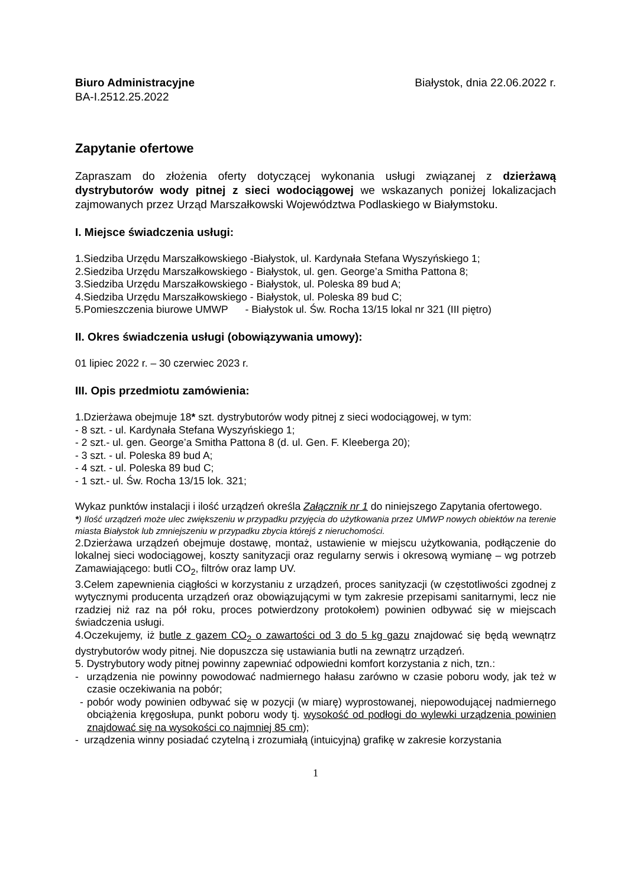Biuro Administracyjne Białystok, dnia 22.06.2022 r.
BA-I.2512.25.2022
Zapytanie ofertowe
Zapraszam do złożenia oferty dotyczącej wykonania usługi związanej z dzierżawą dystrybutorów wody pitnej z sieci wodociągowej we wskazanych poniżej lokalizacjach zajmowanych przez Urząd Marszałkowski Województwa Podlaskiego w Białymstoku.
I. Miejsce świadczenia usługi:
1.Siedziba Urzędu Marszałkowskiego -Białystok, ul. Kardynała Stefana Wyszyńskiego 1;
2.Siedziba Urzędu Marszałkowskiego - Białystok, ul. gen. George’a Smitha Pattona 8;
3.Siedziba Urzędu Marszałkowskiego - Białystok, ul. Poleska 89 bud A;
4.Siedziba Urzędu Marszałkowskiego - Białystok, ul. Poleska 89 bud C;
5.Pomieszczenia biurowe UMWP - Białystok ul. Św. Rocha 13/15 lokal nr 321 (III piętro)
II. Okres świadczenia usługi (obowiązywania umowy):
01 lipiec 2022 r. – 30 czerwiec 2023 r.
III. Opis przedmiotu zamówienia:
1.Dzierżawa obejmuje 18* szt. dystrybutorów wody pitnej z sieci wodociągowej, w tym:
- 8 szt. - ul. Kardynała Stefana Wyszyńskiego 1;
- 2 szt.- ul. gen. George’a Smitha Pattona 8 (d. ul. Gen. F. Kleeberga 20);
- 3 szt. - ul. Poleska 89 bud A;
- 4 szt. - ul. Poleska 89 bud C;
- 1 szt.- ul. Św. Rocha 13/15 lok. 321;
Wykaz punktów instalacji i ilość urządzeń określa Załącznik nr 1 do niniejszego Zapytania ofertowego.
*) Ilość urządzeń może ulec zwiększeniu w przypadku przyjęcia do użytkowania przez UMWP nowych obiektów na terenie miasta Białystok lub zmniejszeniu w przypadku zbycia którejś z nieruchomości.
2.Dzierżawa urządzeń obejmuje dostawę, montaż, ustawienie w miejscu użytkowania, podłączenie do lokalnej sieci wodociągowej, koszty sanityzacji oraz regularny serwis i okresową wymianę – wg potrzeb Zamawiającego: butli CO<sub>2</sub>, filtrów oraz lamp UV.
3.Celem zapewnienia ciągłości w korzystaniu z urządzeń, proces sanityzacji (w częstotliwości zgodnej z wytycznymi producenta urządzeń oraz obowiązującymi w tym zakresie przepisami sanitarnymi, lecz nie rzadziej niż raz na pół roku, proces potwierdzony protokołem) powinien odbywać się w miejscach świadczenia usługi.
4.Oczekujemy, iż butle z gazem CO<sub>2</sub> o zawartości od 3 do 5 kg gazu znajdować się będą wewnątrz dystrybutorów wody pitnej. Nie dopuszcza się ustawiania butli na zewnątrz urządzeń.
5. Dystrybutory wody pitnej powinny zapewniać odpowiedni komfort korzystania z nich, tzn.:
- urządzenia nie powinny powodować nadmiernego hałasu zarówno w czasie poboru wody, jak też w czasie oczekiwania na pobór;
- pobór wody powinien odbywać się w pozycji (w miarę) wyprostowanej, niepowodującej nadmiernego obciążenia kręgosłupa, punkt poboru wody tj. wysokość od podłogi do wylewki urządzenia powinien znajdować się na wysokości co najmniej 85 cm);
- urządzenia winny posiadać czytelną i zrozumiałą (intuicyjną) grafikę w zakresie korzystania
1